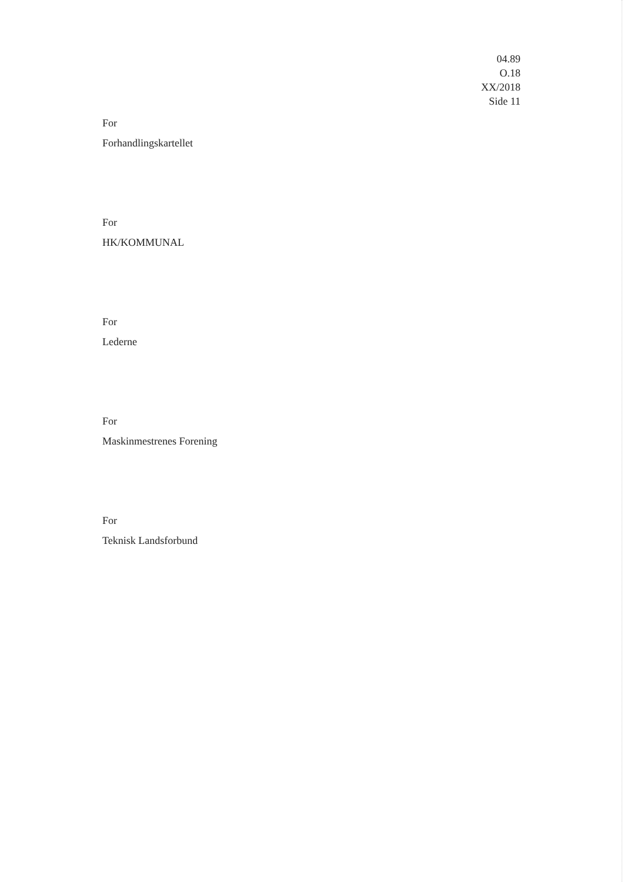04.89
O.18
XX/2018
Side 11
For
Forhandlingskartellet
For
HK/KOMMUNAL
For
Lederne
For
Maskinmestrenes Forening
For
Teknisk Landsforbund